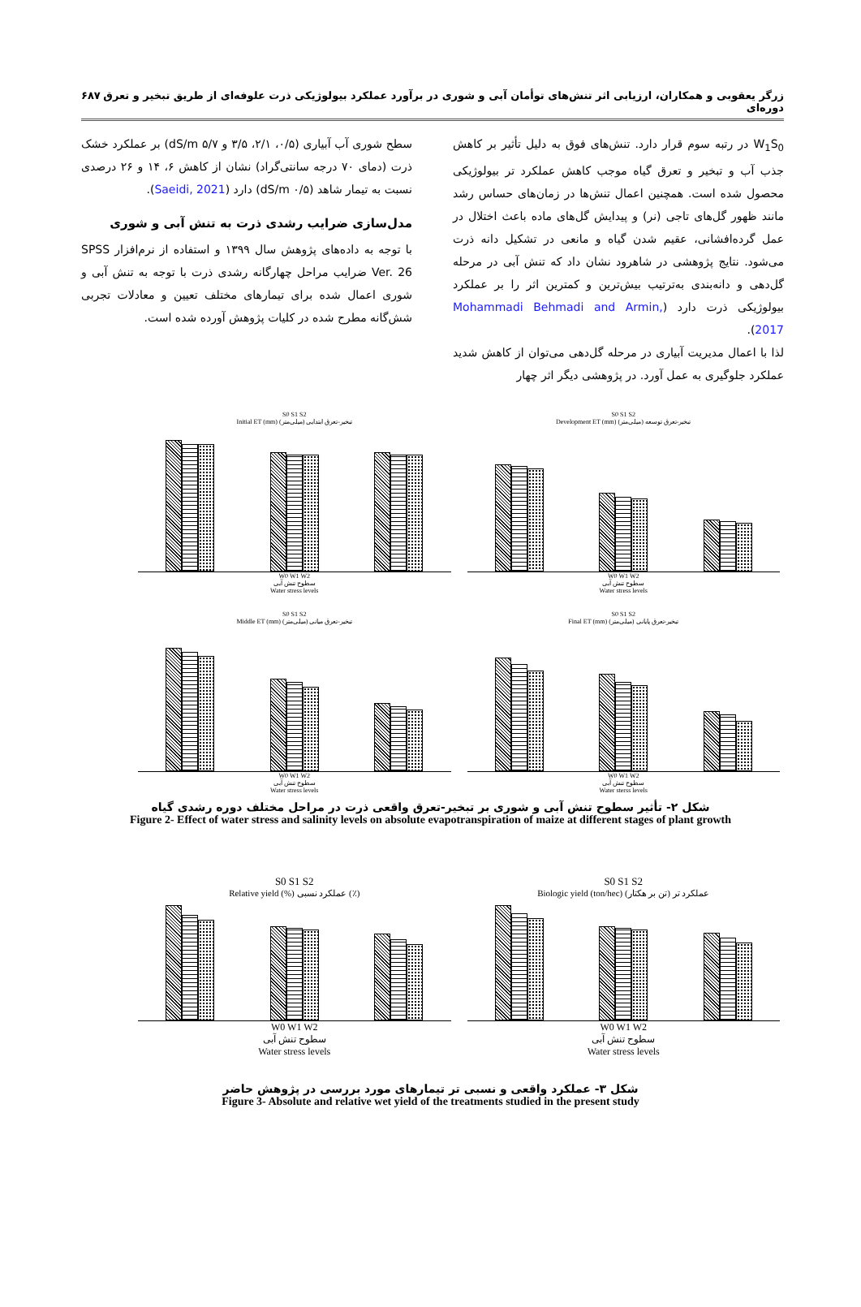زرگر یعقوبی و همکاران، ارزیابی اثر تنش‌های توأمان آبی و شوری در برآورد عملکرد بیولوژیکی ذرت علوفه‌ای از طریق تبخیر و تعرق دوره‌ای ۶۸۷
W<sub>1</sub>S<sub>0</sub> در رتبه سوم قرار دارد. تنش‌های فوق به دلیل تأثیر بر کاهش جذب آب و تبخیر و تعرق گیاه موجب کاهش عملکرد تر بیولوژیکی محصول شده است. همچنین اعمال تنش‌ها در زمان‌های حساس رشد مانند ظهور گل‌های تاجی (نر) و پیدایش گل‌های ماده باعث اختلال در عمل گرده‌افشانی، عقیم شدن گیاه و مانعی در تشکیل دانه ذرت می‌شود. نتایج پژوهشی در شاهرود نشان داد که تنش آبی در مرحله گل‌دهی و دانه‌بندی به‌ترتیب بیش‌ترین و کمترین اثر را بر عملکرد بیولوژیکی ذرت دارد (Mohammadi Behmadi and Armin, 2017).
لذا با اعمال مدیریت آبیاری در مرحله گل‌دهی می‌توان از کاهش شدید عملکرد جلوگیری به عمل آورد. در پژوهشی دیگر اثر چهار
سطح شوری آب آبیاری (۰/۵، ۲/۱، ۳/۵ و ۵/۷ dS/m) بر عملکرد خشک ذرت (دمای ۷۰ درجه سانتی‌گراد) نشان از کاهش ۶، ۱۴ و ۲۶ درصدی نسبت به تیمار شاهد (۰/۵ dS/m) دارد (Saeidi, 2021).
مدل‌سازی ضرایب رشدی ذرت به تنش آبی و شوری
با توجه به داده‌های پژوهش سال ۱۳۹۹ و استفاده از نرم‌افزار SPSS Ver. 26 ضرایب مراحل چهارگانه رشدی ذرت با توجه به تنش آبی و شوری اعمال شده برای تیمارهای مختلف تعیین و معادلات تجربی شش‌گانه مطرح شده در کلیات پژوهش آورده شده است.
S0 S1 S2
Initial ET (mm) تبخیر-تعرق ابتدایی (میلی‌متر)
W0 W1 W2
سطوح تنش آبی
Water stress levels
S0 S1 S2
Development ET (mm) تبخیر-تعرق توسعه (میلی‌متر)
W0 W1 W2
سطوح تنش آبی
Water stress levels
S0 S1 S2
Middle ET (mm) تبخیر-تعرق میانی (میلی‌متر)
W0 W1 W2
سطوح تنش آبی
Water stress levels
S0 S1 S2
Final ET (mm) تبخیر-تعرق پایانی (میلی‌متر)
W0 W1 W2
سطوح تنش آبی
Water sterss levels
شکل ۲- تأثیر سطوح تنش آبی و شوری بر تبخیر-تعرق واقعی ذرت در مراحل مختلف دوره رشدی گیاه
Figure 2- Effect of water stress and salinity levels on absolute evapotranspiration of maize at different stages of plant growth
S0 S1 S2
Relative yield (%) عملکرد نسبی (٪)
W0 W1 W2
سطوح تنش آبی
Water stress levels
S0 S1 S2
Biologic yield (ton/hec) عملکرد تر (تن بر هکتار)
W0 W1 W2
سطوح تنش آبی
Water stress levels
شکل ۳- عملکرد واقعی و نسبی تر تیمارهای مورد بررسی در پژوهش حاضر
Figure 3- Absolute and relative wet yield of the treatments studied in the present study